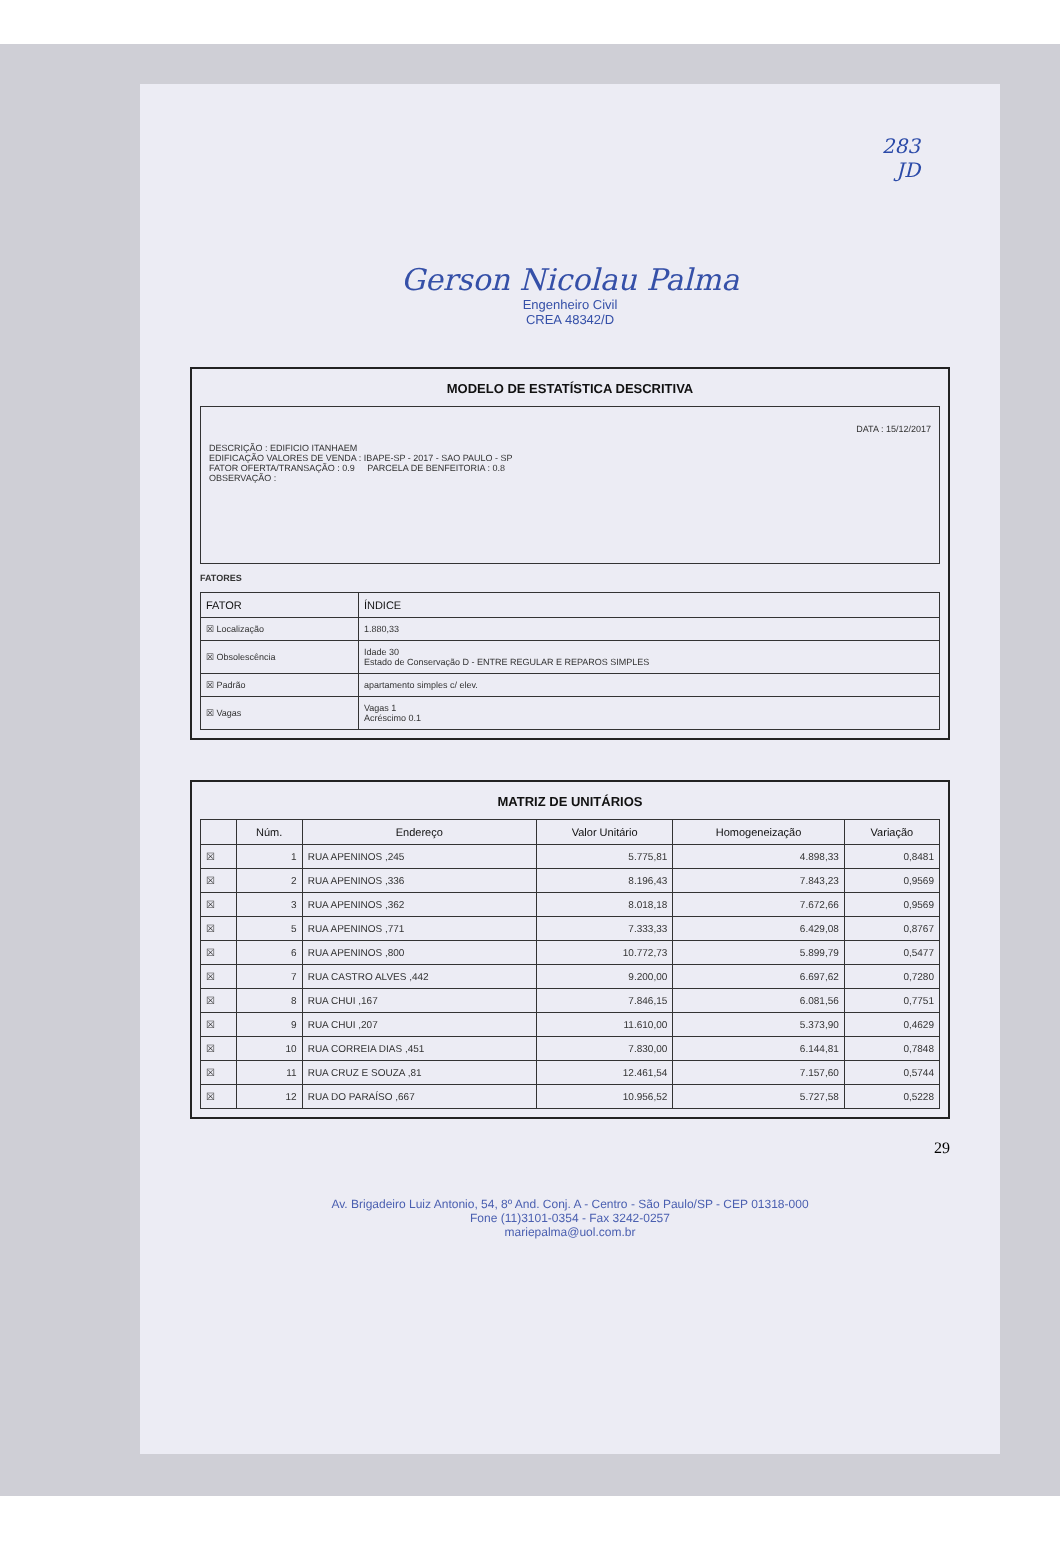283
JD
Gerson Nicolau Palma
Engenheiro Civil
CREA 48342/D
MODELO DE ESTATÍSTICA DESCRITIVA
DATA : 15/12/2017
DESCRIÇÃO : EDIFICIO ITANHAEM
EDIFICAÇÃO VALORES DE VENDA : IBAPE-SP - 2017 - SAO PAULO - SP
FATOR OFERTA/TRANSAÇÃO : 0.9 PARCELA DE BENFEITORIA : 0.8
OBSERVAÇÃO :
FATORES
| FATOR | ÍNDICE |
| --- | --- |
| ☒ Localização | 1.880,33 |
| ☒ Obsolescência | Idade 30 Estado de Conservação D - ENTRE REGULAR E REPAROS SIMPLES |
| ☒ Padrão | apartamento simples c/ elev. |
| ☒ Vagas | Vagas 1 Acréscimo 0.1 |
MATRIZ DE UNITÁRIOS
| | Núm. | Endereço | Valor Unitário | Homogeneização | Variação |
| --- | --- | --- | --- | --- | --- |
| ☒ | 1 | RUA APENINOS ,245 | 5.775,81 | 4.898,33 | 0,8481 |
| ☒ | 2 | RUA APENINOS ,336 | 8.196,43 | 7.843,23 | 0,9569 |
| ☒ | 3 | RUA APENINOS ,362 | 8.018,18 | 7.672,66 | 0,9569 |
| ☒ | 5 | RUA APENINOS ,771 | 7.333,33 | 6.429,08 | 0,8767 |
| ☒ | 6 | RUA APENINOS ,800 | 10.772,73 | 5.899,79 | 0,5477 |
| ☒ | 7 | RUA CASTRO ALVES ,442 | 9.200,00 | 6.697,62 | 0,7280 |
| ☒ | 8 | RUA CHUI ,167 | 7.846,15 | 6.081,56 | 0,7751 |
| ☒ | 9 | RUA CHUI ,207 | 11.610,00 | 5.373,90 | 0,4629 |
| ☒ | 10 | RUA CORREIA DIAS ,451 | 7.830,00 | 6.144,81 | 0,7848 |
| ☒ | 11 | RUA CRUZ E SOUZA ,81 | 12.461,54 | 7.157,60 | 0,5744 |
| ☒ | 12 | RUA DO PARAÍSO ,667 | 10.956,52 | 5.727,58 | 0,5228 |
29
Av. Brigadeiro Luiz Antonio, 54, 8º And. Conj. A - Centro - São Paulo/SP - CEP 01318-000
Fone (11)3101-0354 - Fax 3242-0257
mariepalma@uol.com.br